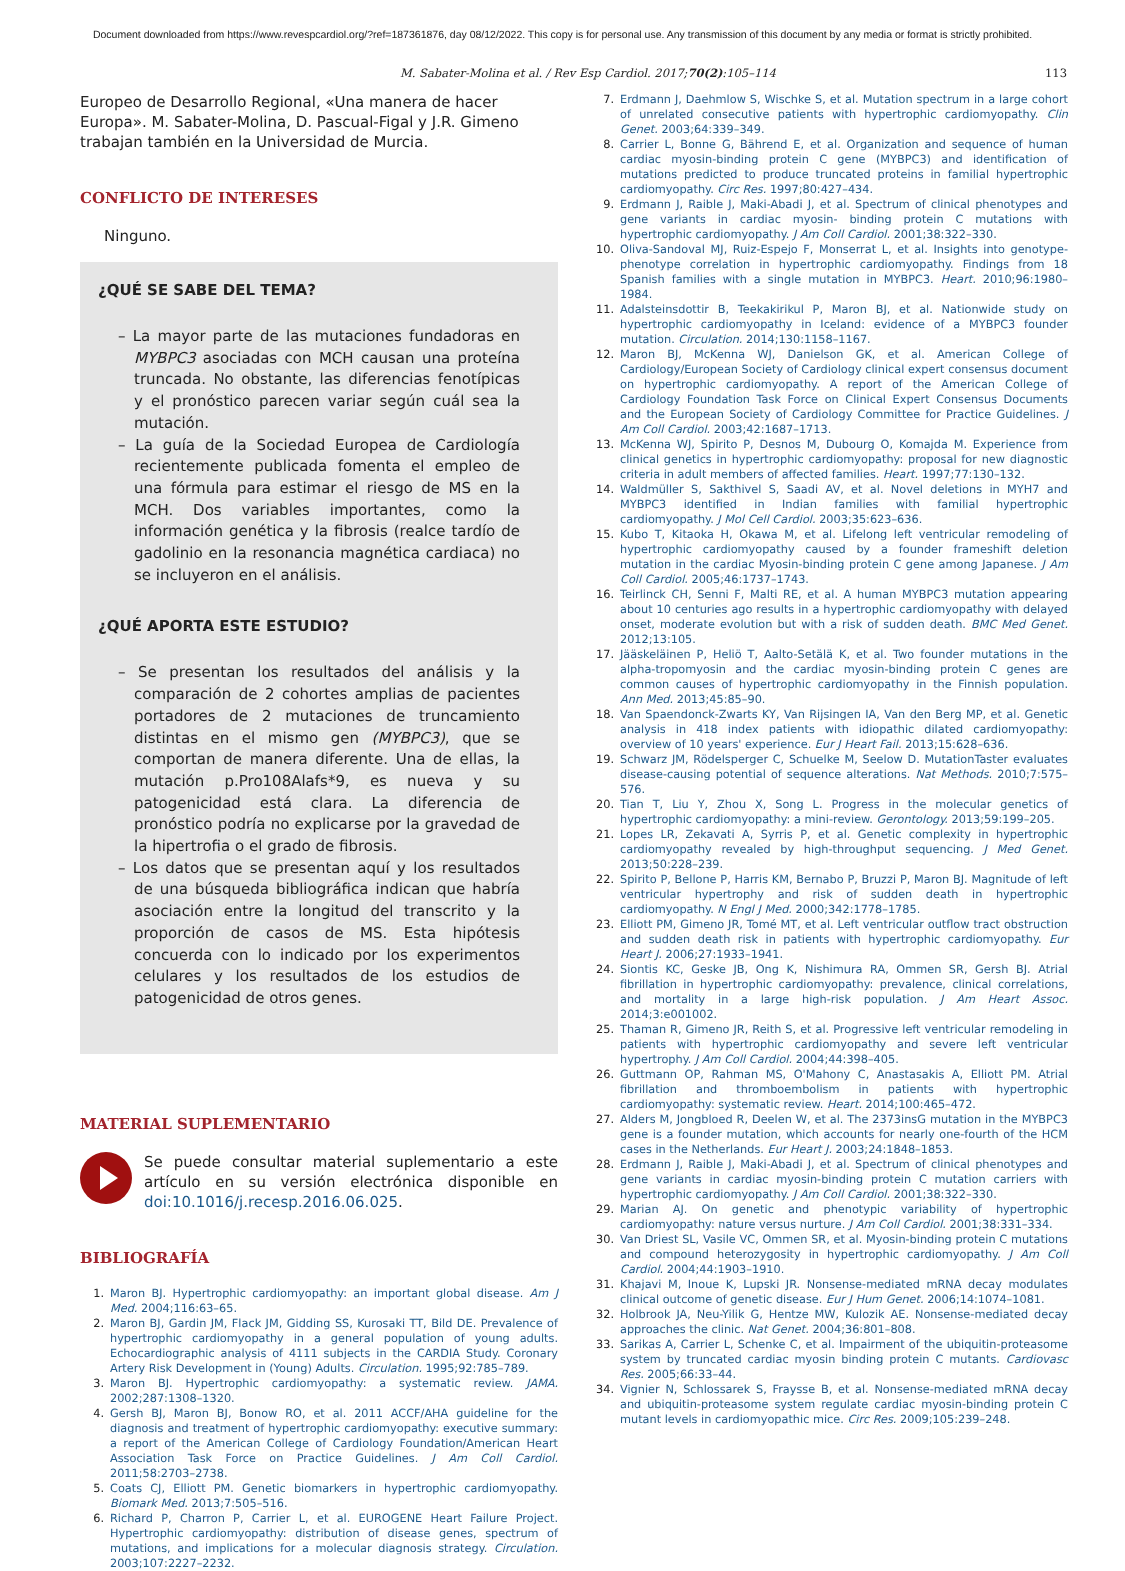Document downloaded from https://www.revespcardiol.org/?ref=187361876, day 08/12/2022. This copy is for personal use. Any transmission of this document by any media or format is strictly prohibited.
M. Sabater-Molina et al. / Rev Esp Cardiol. 2017;70(2):105–114 113
Europeo de Desarrollo Regional, «Una manera de hacer Europa». M. Sabater-Molina, D. Pascual-Figal y J.R. Gimeno trabajan también en la Universidad de Murcia.
CONFLICTO DE INTERESES
Ninguno.
¿QUÉ SE SABE DEL TEMA?
– La mayor parte de las mutaciones fundadoras en MYBPC3 asociadas con MCH causan una proteína truncada. No obstante, las diferencias fenotípicas y el pronóstico parecen variar según cuál sea la mutación.
– La guía de la Sociedad Europea de Cardiología recientemente publicada fomenta el empleo de una fórmula para estimar el riesgo de MS en la MCH. Dos variables importantes, como la información genética y la fibrosis (realce tardío de gadolinio en la resonancia magnética cardiaca) no se incluyeron en el análisis.
¿QUÉ APORTA ESTE ESTUDIO?
– Se presentan los resultados del análisis y la comparación de 2 cohortes amplias de pacientes portadores de 2 mutaciones de truncamiento distintas en el mismo gen (MYBPC3), que se comportan de manera diferente. Una de ellas, la mutación p.Pro108Alafs*9, es nueva y su patogenicidad está clara. La diferencia de pronóstico podría no explicarse por la gravedad de la hipertrofia o el grado de fibrosis.
– Los datos que se presentan aquí y los resultados de una búsqueda bibliográfica indican que habría asociación entre la longitud del transcrito y la proporción de casos de MS. Esta hipótesis concuerda con lo indicado por los experimentos celulares y los resultados de los estudios de patogenicidad de otros genes.
MATERIAL SUPLEMENTARIO
Se puede consultar material suplementario a este artículo en su versión electrónica disponible en doi:10.1016/j.recesp.2016.06.025.
BIBLIOGRAFÍA
1. Maron BJ. Hypertrophic cardiomyopathy: an important global disease. Am J Med. 2004;116:63–65.
2. Maron BJ, Gardin JM, Flack JM, Gidding SS, Kurosaki TT, Bild DE. Prevalence of hypertrophic cardiomyopathy in a general population of young adults. Echocardiographic analysis of 4111 subjects in the CARDIA Study. Coronary Artery Risk Development in (Young) Adults. Circulation. 1995;92:785–789.
3. Maron BJ. Hypertrophic cardiomyopathy: a systematic review. JAMA. 2002;287:1308–1320.
4. Gersh BJ, Maron BJ, Bonow RO, et al. 2011 ACCF/AHA guideline for the diagnosis and treatment of hypertrophic cardiomyopathy: executive summary: a report of the American College of Cardiology Foundation/American Heart Association Task Force on Practice Guidelines. J Am Coll Cardiol. 2011;58:2703–2738.
5. Coats CJ, Elliott PM. Genetic biomarkers in hypertrophic cardiomyopathy. Biomark Med. 2013;7:505–516.
6. Richard P, Charron P, Carrier L, et al. EUROGENE Heart Failure Project. Hypertrophic cardiomyopathy: distribution of disease genes, spectrum of mutations, and implications for a molecular diagnosis strategy. Circulation. 2003;107:2227–2232.
7. Erdmann J, Daehmlow S, Wischke S, et al. Mutation spectrum in a large cohort of unrelated consecutive patients with hypertrophic cardiomyopathy. Clin Genet. 2003;64:339–349.
8. Carrier L, Bonne G, Bährend E, et al. Organization and sequence of human cardiac myosin-binding protein C gene (MYBPC3) and identification of mutations predicted to produce truncated proteins in familial hypertrophic cardiomyopathy. Circ Res. 1997;80:427–434.
9. Erdmann J, Raible J, Maki-Abadi J, et al. Spectrum of clinical phenotypes and gene variants in cardiac myosin- binding protein C mutations with hypertrophic cardiomyopathy. J Am Coll Cardiol. 2001;38:322–330.
10. Oliva-Sandoval MJ, Ruiz-Espejo F, Monserrat L, et al. Insights into genotype-phenotype correlation in hypertrophic cardiomyopathy. Findings from 18 Spanish families with a single mutation in MYBPC3. Heart. 2010;96:1980–1984.
11. Adalsteinsdottir B, Teekakirikul P, Maron BJ, et al. Nationwide study on hypertrophic cardiomyopathy in Iceland: evidence of a MYBPC3 founder mutation. Circulation. 2014;130:1158–1167.
12. Maron BJ, McKenna WJ, Danielson GK, et al. American College of Cardiology/European Society of Cardiology clinical expert consensus document on hypertrophic cardiomyopathy. A report of the American College of Cardiology Foundation Task Force on Clinical Expert Consensus Documents and the European Society of Cardiology Committee for Practice Guidelines. J Am Coll Cardiol. 2003;42:1687–1713.
13. McKenna WJ, Spirito P, Desnos M, Dubourg O, Komajda M. Experience from clinical genetics in hypertrophic cardiomyopathy: proposal for new diagnostic criteria in adult members of affected families. Heart. 1997;77:130–132.
14. Waldmüller S, Sakthivel S, Saadi AV, et al. Novel deletions in MYH7 and MYBPC3 identified in Indian families with familial hypertrophic cardiomyopathy. J Mol Cell Cardiol. 2003;35:623–636.
15. Kubo T, Kitaoka H, Okawa M, et al. Lifelong left ventricular remodeling of hypertrophic cardiomyopathy caused by a founder frameshift deletion mutation in the cardiac Myosin-binding protein C gene among Japanese. J Am Coll Cardiol. 2005;46:1737–1743.
16. Teirlinck CH, Senni F, Malti RE, et al. A human MYBPC3 mutation appearing about 10 centuries ago results in a hypertrophic cardiomyopathy with delayed onset, moderate evolution but with a risk of sudden death. BMC Med Genet. 2012;13:105.
17. Jääskeläinen P, Heliö T, Aalto-Setälä K, et al. Two founder mutations in the alpha-tropomyosin and the cardiac myosin-binding protein C genes are common causes of hypertrophic cardiomyopathy in the Finnish population. Ann Med. 2013;45:85–90.
18. Van Spaendonck-Zwarts KY, Van Rijsingen IA, Van den Berg MP, et al. Genetic analysis in 418 index patients with idiopathic dilated cardiomyopathy: overview of 10 years' experience. Eur J Heart Fail. 2013;15:628–636.
19. Schwarz JM, Rödelsperger C, Schuelke M, Seelow D. MutationTaster evaluates disease-causing potential of sequence alterations. Nat Methods. 2010;7:575–576.
20. Tian T, Liu Y, Zhou X, Song L. Progress in the molecular genetics of hypertrophic cardiomyopathy: a mini-review. Gerontology. 2013;59:199–205.
21. Lopes LR, Zekavati A, Syrris P, et al. Genetic complexity in hypertrophic cardiomyopathy revealed by high-throughput sequencing. J Med Genet. 2013;50:228–239.
22. Spirito P, Bellone P, Harris KM, Bernabo P, Bruzzi P, Maron BJ. Magnitude of left ventricular hypertrophy and risk of sudden death in hypertrophic cardiomyopathy. N Engl J Med. 2000;342:1778–1785.
23. Elliott PM, Gimeno JR, Tomé MT, et al. Left ventricular outflow tract obstruction and sudden death risk in patients with hypertrophic cardiomyopathy. Eur Heart J. 2006;27:1933–1941.
24. Siontis KC, Geske JB, Ong K, Nishimura RA, Ommen SR, Gersh BJ. Atrial fibrillation in hypertrophic cardiomyopathy: prevalence, clinical correlations, and mortality in a large high-risk population. J Am Heart Assoc. 2014;3:e001002.
25. Thaman R, Gimeno JR, Reith S, et al. Progressive left ventricular remodeling in patients with hypertrophic cardiomyopathy and severe left ventricular hypertrophy. J Am Coll Cardiol. 2004;44:398–405.
26. Guttmann OP, Rahman MS, O'Mahony C, Anastasakis A, Elliott PM. Atrial fibrillation and thromboembolism in patients with hypertrophic cardiomyopathy: systematic review. Heart. 2014;100:465–472.
27. Alders M, Jongbloed R, Deelen W, et al. The 2373insG mutation in the MYBPC3 gene is a founder mutation, which accounts for nearly one-fourth of the HCM cases in the Netherlands. Eur Heart J. 2003;24:1848–1853.
28. Erdmann J, Raible J, Maki-Abadi J, et al. Spectrum of clinical phenotypes and gene variants in cardiac myosin-binding protein C mutation carriers with hypertrophic cardiomyopathy. J Am Coll Cardiol. 2001;38:322–330.
29. Marian AJ. On genetic and phenotypic variability of hypertrophic cardiomyopathy: nature versus nurture. J Am Coll Cardiol. 2001;38:331–334.
30. Van Driest SL, Vasile VC, Ommen SR, et al. Myosin-binding protein C mutations and compound heterozygosity in hypertrophic cardiomyopathy. J Am Coll Cardiol. 2004;44:1903–1910.
31. Khajavi M, Inoue K, Lupski JR. Nonsense-mediated mRNA decay modulates clinical outcome of genetic disease. Eur J Hum Genet. 2006;14:1074–1081.
32. Holbrook JA, Neu-Yilik G, Hentze MW, Kulozik AE. Nonsense-mediated decay approaches the clinic. Nat Genet. 2004;36:801–808.
33. Sarikas A, Carrier L, Schenke C, et al. Impairment of the ubiquitin-proteasome system by truncated cardiac myosin binding protein C mutants. Cardiovasc Res. 2005;66:33–44.
34. Vignier N, Schlossarek S, Fraysse B, et al. Nonsense-mediated mRNA decay and ubiquitin-proteasome system regulate cardiac myosin-binding protein C mutant levels in cardiomyopathic mice. Circ Res. 2009;105:239–248.